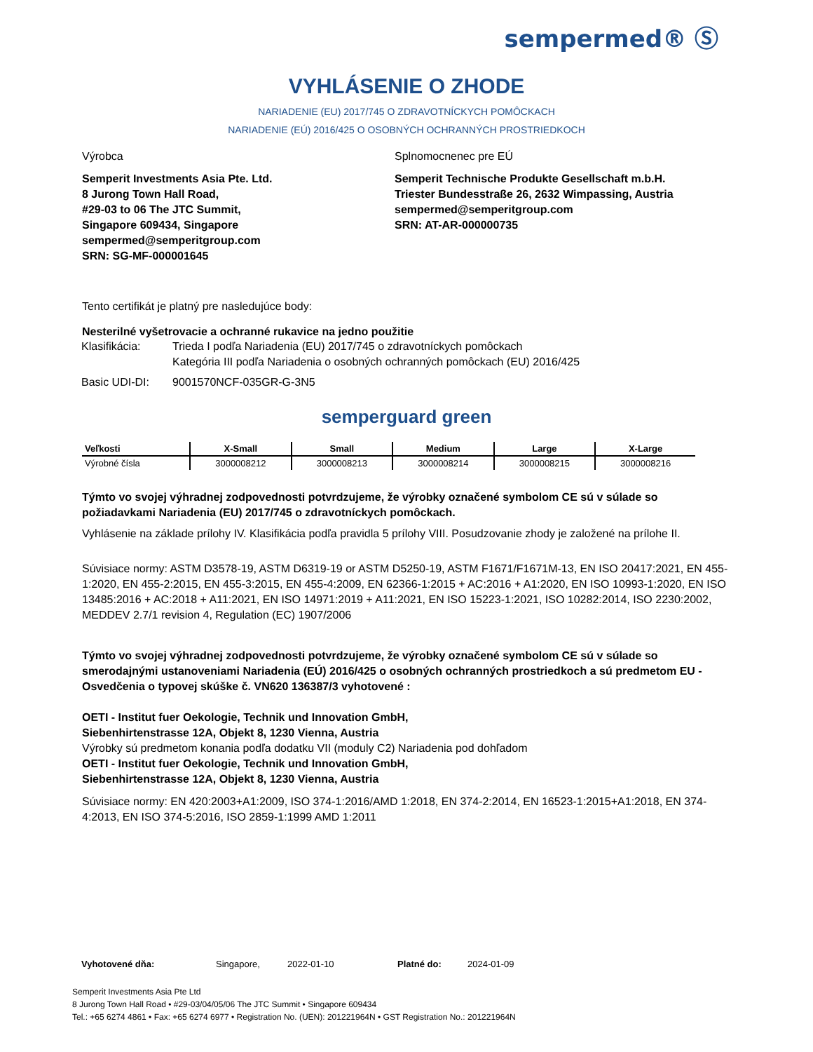sempermed® Ⓢ
VYHLÁSENIE O ZHODE
NARIADENIE (EU) 2017/745 O ZDRAVOTNÍCKYCH POMÔCKACH
NARIADENIE (EÚ) 2016/425 O OSOBNÝCH OCHRANNÝCH PROSTRIEDKOCH
Výrobca
Semperit Investments Asia Pte. Ltd.
8 Jurong Town Hall Road,
#29-03 to 06 The JTC Summit,
Singapore 609434, Singapore
sempermed@semperitgroup.com
SRN: SG-MF-000001645
Splnomocnenec pre EÚ
Semperit Technische Produkte Gesellschaft m.b.H.
Triester Bundesstraße 26, 2632 Wimpassing, Austria
sempermed@semperitgroup.com
SRN: AT-AR-000000735
Tento certifikát je platný pre nasledujúce body:
Nesterilné vyšetrovacie a ochranné rukavice na jedno použitie
| Klasifikácia: | Trieda I podľa Nariadenia (EU) 2017/745 o zdravotníckych pomôckach Kategória III podľa Nariadenia o osobných ochranných pomôckach (EU) 2016/425 |
| Basic UDI-DI: | 9001570NCF-035GR-G-3N5 |
semperguard green
| Veľkosti | X-Small | Small | Medium | Large | X-Large |
| --- | --- | --- | --- | --- | --- |
| Výrobné čísla | 3000008212 | 3000008213 | 3000008214 | 3000008215 | 3000008216 |
Týmto vo svojej výhradnej zodpovednosti potvrdzujeme, že výrobky označené symbolom CE sú v súlade so požiadavkami Nariadenia (EU) 2017/745 o zdravotníckych pomôckach.
Vyhlásenie na základe prílohy IV. Klasifikácia podľa pravidla 5 prílohy VIII. Posudzovanie zhody je založené na prílohe II.
Súvisiace normy: ASTM D3578-19, ASTM D6319-19 or ASTM D5250-19, ASTM F1671/F1671M-13, EN ISO 20417:2021, EN 455-1:2020, EN 455-2:2015, EN 455-3:2015, EN 455-4:2009, EN 62366-1:2015 + AC:2016 + A1:2020, EN ISO 10993-1:2020, EN ISO 13485:2016 + AC:2018 + A11:2021, EN ISO 14971:2019 + A11:2021, EN ISO 15223-1:2021, ISO 10282:2014, ISO 2230:2002, MEDDEV 2.7/1 revision 4, Regulation (EC) 1907/2006
Týmto vo svojej výhradnej zodpovednosti potvrdzujeme, že výrobky označené symbolom CE sú v súlade so smerodajnými ustanoveniami Nariadenia (EÚ) 2016/425 o osobných ochranných prostriedkoch a sú predmetom EU - Osvedčenia o typovej skúške č. VN620 136387/3 vyhotovené :
OETI - Institut fuer Oekologie, Technik und Innovation GmbH,
Siebenhirtenstrasse 12A, Objekt 8, 1230 Vienna, Austria
Výrobky sú predmetom konania podľa dodatku VII (moduly C2) Nariadenia pod dohľadom
OETI - Institut fuer Oekologie, Technik und Innovation GmbH,
Siebenhirtenstrasse 12A, Objekt 8, 1230 Vienna, Austria
Súvisiace normy: EN 420:2003+A1:2009, ISO 374-1:2016/AMD 1:2018, EN 374-2:2014, EN 16523-1:2015+A1:2018, EN 374-4:2013, EN ISO 374-5:2016, ISO 2859-1:1999 AMD 1:2011
| Vyhotovené dňa: | Singapore, | 2022-01-10 | Platné do: | 2024-01-09 |
Semperit Investments Asia Pte Ltd
8 Jurong Town Hall Road • #29-03/04/05/06 The JTC Summit • Singapore 609434
Tel.: +65 6274 4861 • Fax: +65 6274 6977 • Registration No. (UEN): 201221964N • GST Registration No.: 201221964N